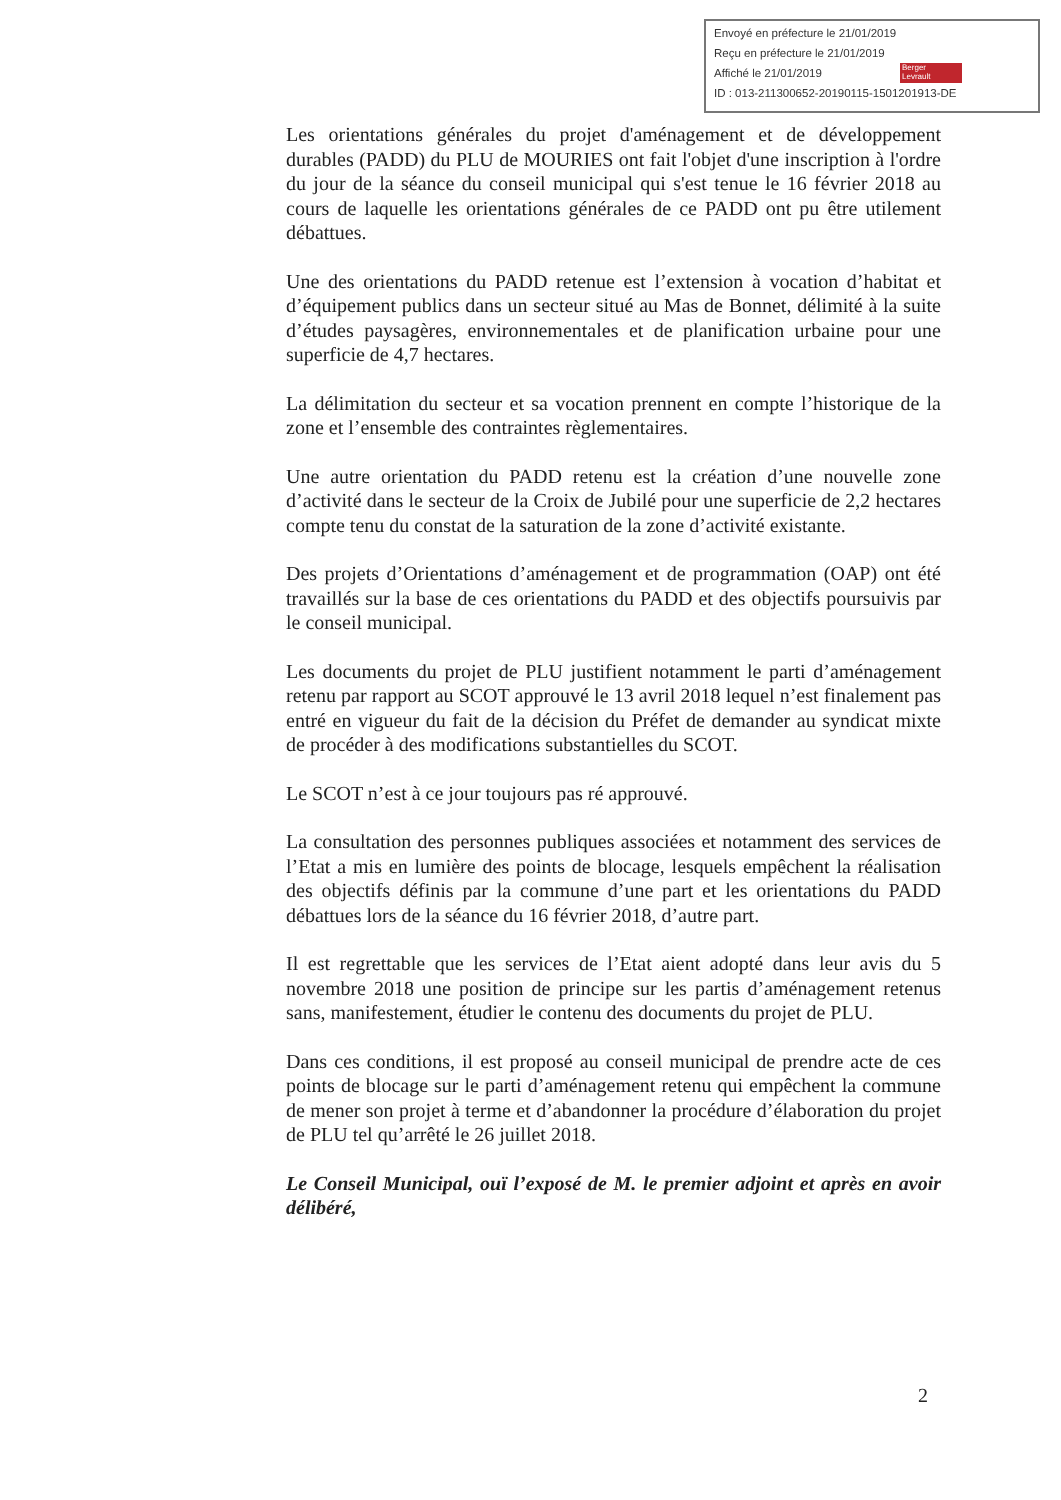Envoyé en préfecture le 21/01/2019
Reçu en préfecture le 21/01/2019
Affiché le 21/01/2019
ID : 013-211300652-20190115-1501201913-DE
Berger
Levrault
Les orientations générales du projet d'aménagement et de développement durables (PADD) du PLU de MOURIES ont fait l'objet d'une inscription à l'ordre du jour de la séance du conseil municipal qui s'est tenue le 16 février 2018 au cours de laquelle les orientations générales de ce PADD ont pu être utilement débattues.
Une des orientations du PADD retenue est l’extension à vocation d’habitat et d’équipement publics dans un secteur situé au Mas de Bonnet, délimité à la suite d’études paysagères, environnementales et de planification urbaine pour une superficie de 4,7 hectares.
La délimitation du secteur et sa vocation prennent en compte l’historique de la zone et l’ensemble des contraintes règlementaires.
Une autre orientation du PADD retenu est la création d’une nouvelle zone d’activité dans le secteur de la Croix de Jubilé pour une superficie de 2,2 hectares compte tenu du constat de la saturation de la zone d’activité existante.
Des projets d’Orientations d’aménagement et de programmation (OAP) ont été travaillés sur la base de ces orientations du PADD et des objectifs poursuivis par le conseil municipal.
Les documents du projet de PLU justifient notamment le parti d’aménagement retenu par rapport au SCOT approuvé le 13 avril 2018 lequel n’est finalement pas entré en vigueur du fait de la décision du Préfet de demander au syndicat mixte de procéder à des modifications substantielles du SCOT.
Le SCOT n’est à ce jour toujours pas ré approuvé.
La consultation des personnes publiques associées et notamment des services de l’Etat a mis en lumière des points de blocage, lesquels empêchent la réalisation des objectifs définis par la commune d’une part et les orientations du PADD débattues lors de la séance du 16 février 2018, d’autre part.
Il est regrettable que les services de l’Etat aient adopté dans leur avis du 5 novembre 2018 une position de principe sur les partis d’aménagement retenus sans, manifestement, étudier le contenu des documents du projet de PLU.
Dans ces conditions, il est proposé au conseil municipal de prendre acte de ces points de blocage sur le parti d’aménagement retenu qui empêchent la commune de mener son projet à terme et d’abandonner la procédure d’élaboration du projet de PLU tel qu’arrêté le 26 juillet 2018.
Le Conseil Municipal, ouï l’exposé de M. le premier adjoint et après en avoir délibéré,
2